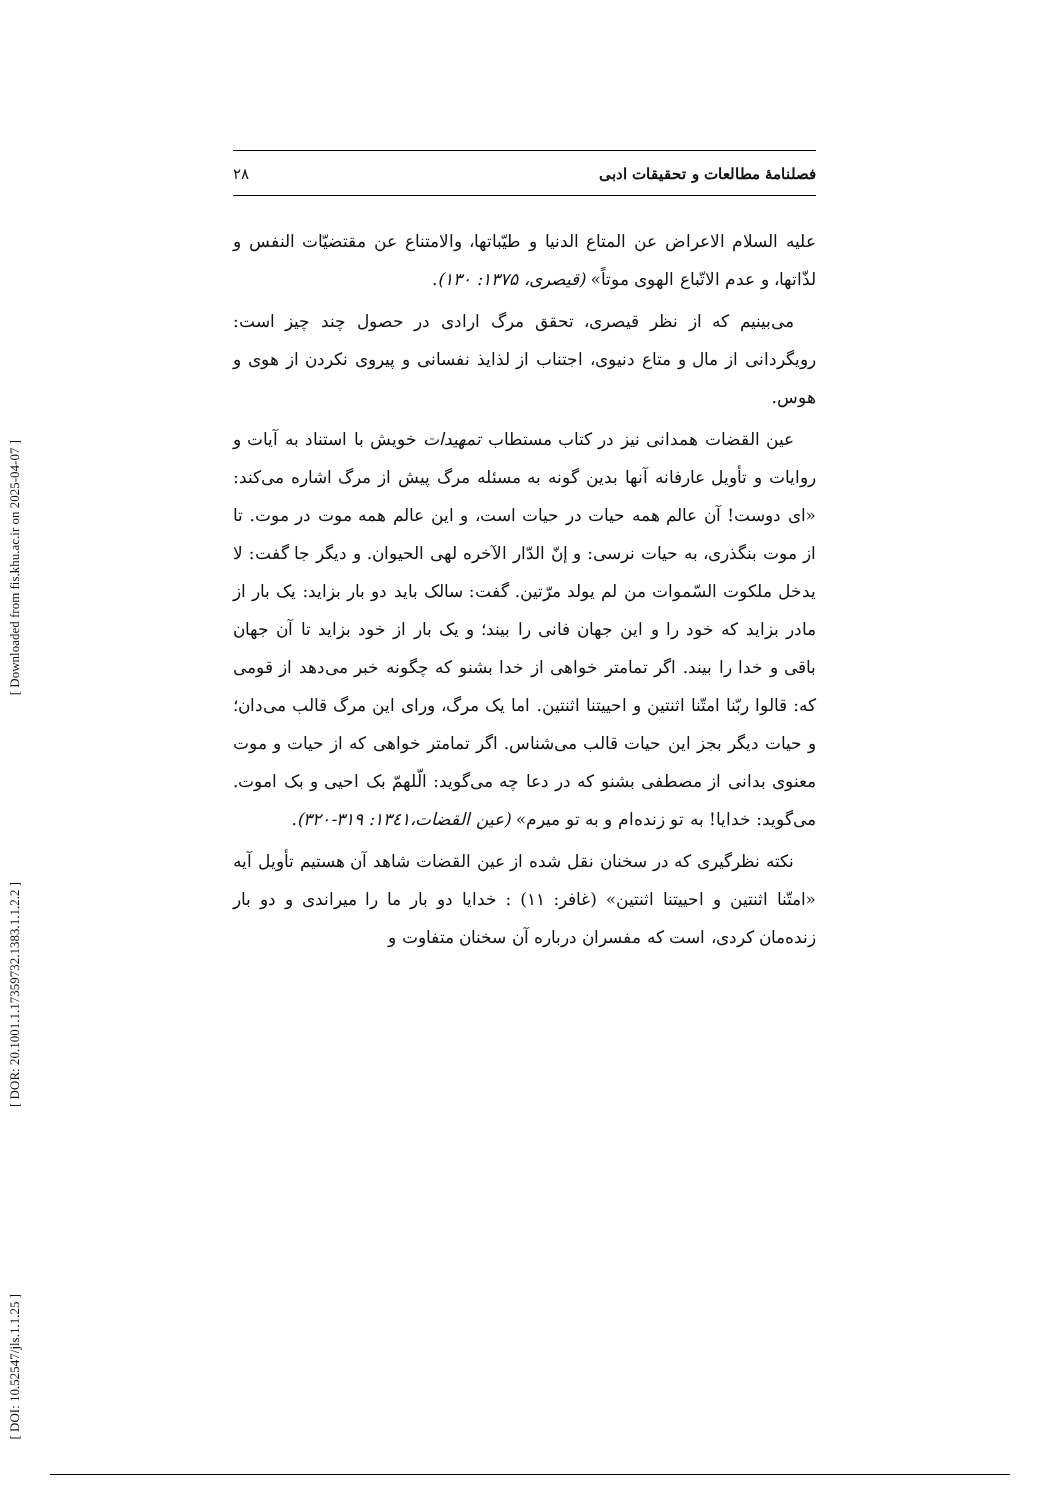[ Downloaded from fis.khu.ac.ir on 2025-04-07 ]
[ DOR: 20.1001.1.17359732.1383.1.1.2.2 ]
[ DOI: 10.52547/jls.1.1.25 ]
فصلنامهٔ مطالعات و تحقیقات ادبی ۲۸
علیه السلام الاعراض عن المتاع الدنیا و طیّباتها، والامتناع عن مقتضیّات النفس و لذّاتها، و عدم الاتّباع الهوی موتاً» (قیصری، ۱۳۷۵: ۱۳۰).
می‌بینیم که از نظر قیصری، تحقق مرگ ارادی در حصول چند چیز است: رویگردانی از مال و متاع دنیوی، اجتناب از لذایذ نفسانی و پیروی نکردن از هوی و هوس.
عین القضات همدانی نیز در کتاب مستطاب تمهیدات خویش با استناد به آیات و روایات و تأویل عارفانه آنها بدین گونه به مسئله مرگ پیش از مرگ اشاره می‌کند: «ای دوست! آن عالم همه حیات در حیات است، و این عالم همه موت در موت. تا از موت بنگذری، به حیات نرسی: و إنّ الدّار الآخره لهی الحیوان. و دیگر جا گفت: لا یدخل ملکوت السّموات من لم یولد مرّتین. گفت: سالک باید دو بار بزاید: یک بار از مادر بزاید که خود را و این جهان فانی را بیند؛ و یک بار از خود بزاید تا آن جهان باقی و خدا را بیند. اگر تمامتر خواهی از خدا بشنو که چگونه خبر می‌دهد از قومی که: قالوا ربّنا امتّنا اثنتین و احییتنا اثنتین. اما یک مرگ، ورای این مرگ قالب می‌دان؛ و حیات دیگر بجز این حیات قالب می‌شناس. اگر تمامتر خواهی که از حیات و موت معنوی بدانی از مصطفی بشنو که در دعا چه می‌گوید: الّلهمّ بک احیی و بک اموت. می‌گوید: خدایا! به تو زنده‌ام و به تو میرم» (عین القضات،۱۳٤۱: ۳۱۹-۳۲۰).
نکته نظرگیری که در سخنان نقل شده از عین القضات شاهد آن هستیم تأویل آیه «امتّنا اثنتین و احییتنا اثنتین» (غافر: ۱۱) : خدایا دو بار ما را میراندی و دو بار زنده‌مان کردی، است که مفسران درباره آن سخنان متفاوت و